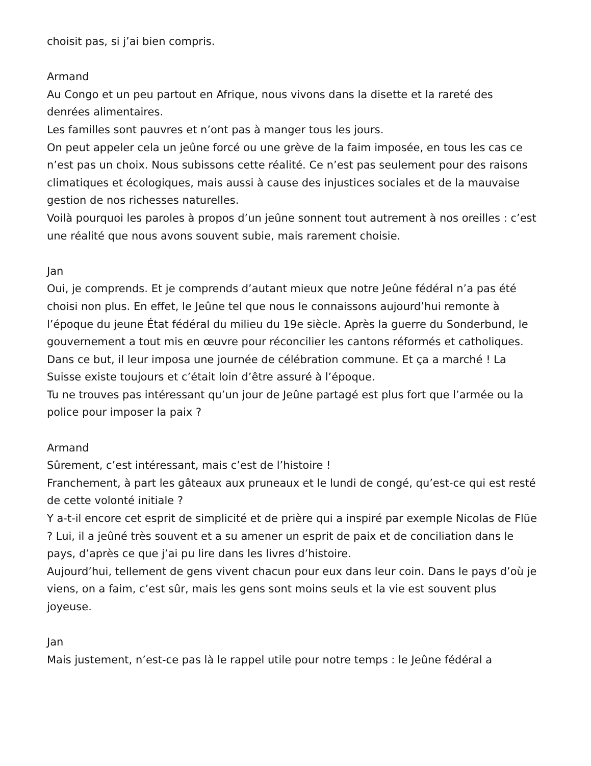choisit pas, si j’ai bien compris.
Armand
Au Congo et un peu partout en Afrique, nous vivons dans la disette et la rareté des denrées alimentaires.
Les familles sont pauvres et n’ont pas à manger tous les jours.
On peut appeler cela un jeûne forcé ou une grève de la faim imposée, en tous les cas ce n’est pas un choix. Nous subissons cette réalité. Ce n’est pas seulement pour des raisons climatiques et écologiques, mais aussi à cause des injustices sociales et de la mauvaise gestion de nos richesses naturelles.
Voilà pourquoi les paroles à propos d’un jeûne sonnent tout autrement à nos oreilles : c’est une réalité que nous avons souvent subie, mais rarement choisie.
Jan
Oui, je comprends. Et je comprends d’autant mieux que notre Jeûne fédéral n’a pas été choisi non plus. En effet, le Jeûne tel que nous le connaissons aujourd’hui remonte à l’époque du jeune État fédéral du milieu du 19e siècle. Après la guerre du Sonderbund, le gouvernement a tout mis en œuvre pour réconcilier les cantons réformés et catholiques.
Dans ce but, il leur imposa une journée de célébration commune. Et ça a marché ! La Suisse existe toujours et c’était loin d’être assuré à l’époque.
Tu ne trouves pas intéressant qu’un jour de Jeûne partagé est plus fort que l’armée ou la police pour imposer la paix ?
Armand
Sûrement, c’est intéressant, mais c’est de l’histoire !
Franchement, à part les gâteaux aux pruneaux et le lundi de congé, qu’est-ce qui est resté de cette volonté initiale ?
Y a-t-il encore cet esprit de simplicité et de prière qui a inspiré par exemple Nicolas de Flüe ? Lui, il a jeûné très souvent et a su amener un esprit de paix et de conciliation dans le pays, d’après ce que j’ai pu lire dans les livres d’histoire.
Aujourd’hui, tellement de gens vivent chacun pour eux dans leur coin. Dans le pays d’où je viens, on a faim, c’est sûr, mais les gens sont moins seuls et la vie est souvent plus joyeuse.
Jan
Mais justement, n’est-ce pas là le rappel utile pour notre temps : le Jeûne fédéral a